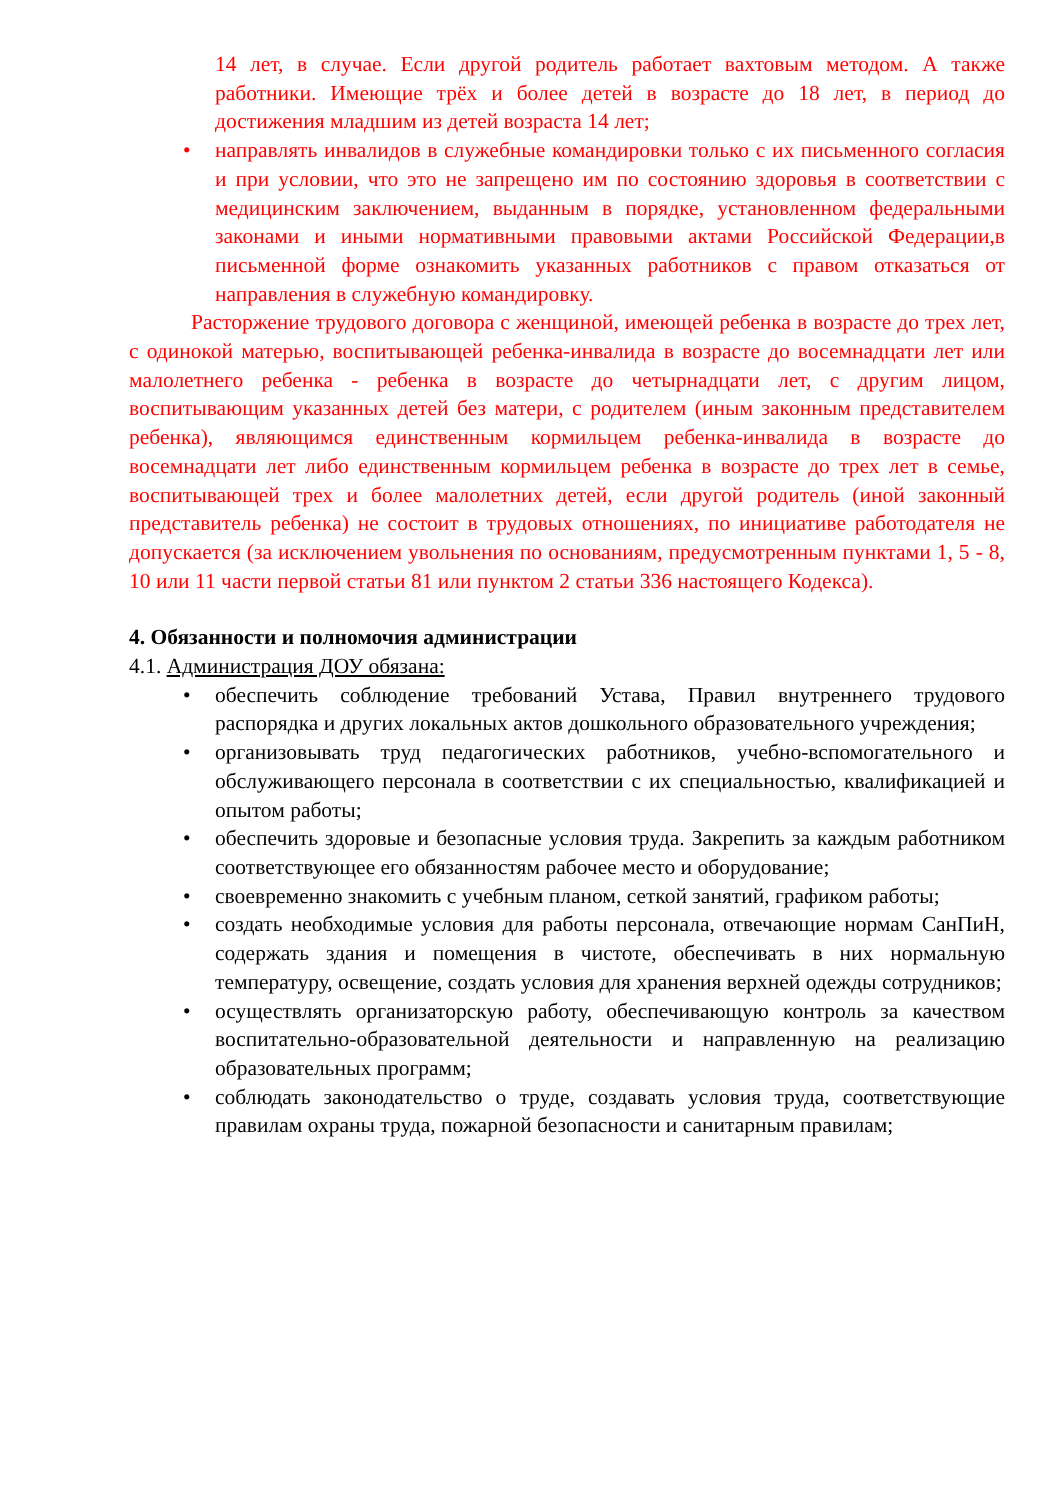14 лет, в случае. Если другой родитель работает вахтовым методом. А также работники. Имеющие трёх и более детей в возрасте до 18 лет, в период до достижения младшим из детей возраста 14 лет;
• направлять инвалидов в служебные командировки только с их письменного согласия и при условии, что это не запрещено им по состоянию здоровья в соответствии с медицинским заключением, выданным в порядке, установленном федеральными законами и иными нормативными правовыми актами Российской Федерации,в письменной форме ознакомить указанных работников с правом отказаться от направления в служебную командировку.
Расторжение трудового договора с женщиной, имеющей ребенка в возрасте до трех лет, с одинокой матерью, воспитывающей ребенка-инвалида в возрасте до восемнадцати лет или малолетнего ребенка - ребенка в возрасте до четырнадцати лет, с другим лицом, воспитывающим указанных детей без матери, с родителем (иным законным представителем ребенка), являющимся единственным кормильцем ребенка-инвалида в возрасте до восемнадцати лет либо единственным кормильцем ребенка в возрасте до трех лет в семье, воспитывающей трех и более малолетних детей, если другой родитель (иной законный представитель ребенка) не состоит в трудовых отношениях, по инициативе работодателя не допускается (за исключением увольнения по основаниям, предусмотренным пунктами 1, 5 - 8, 10 или 11 части первой статьи 81 или пунктом 2 статьи 336 настоящего Кодекса).
4. Обязанности и полномочия администрации
4.1. Администрация ДОУ обязана:
• обеспечить соблюдение требований Устава, Правил внутреннего трудового распорядка и других локальных актов дошкольного образовательного учреждения;
• организовывать труд педагогических работников, учебно-вспомогательного и обслуживающего персонала в соответствии с их специальностью, квалификацией и опытом работы;
• обеспечить здоровые и безопасные условия труда. Закрепить за каждым работником соответствующее его обязанностям рабочее место и оборудование;
• своевременно знакомить с учебным планом, сеткой занятий, графиком работы;
• создать необходимые условия для работы персонала, отвечающие нормам СанПиН, содержать здания и помещения в чистоте, обеспечивать в них нормальную температуру, освещение, создать условия для хранения верхней одежды сотрудников;
• осуществлять организаторскую работу, обеспечивающую контроль за качеством воспитательно-образовательной деятельности и направленную на реализацию образовательных программ;
• соблюдать законодательство о труде, создавать условия труда, соответствующие правилам охраны труда, пожарной безопасности и санитарным правилам;